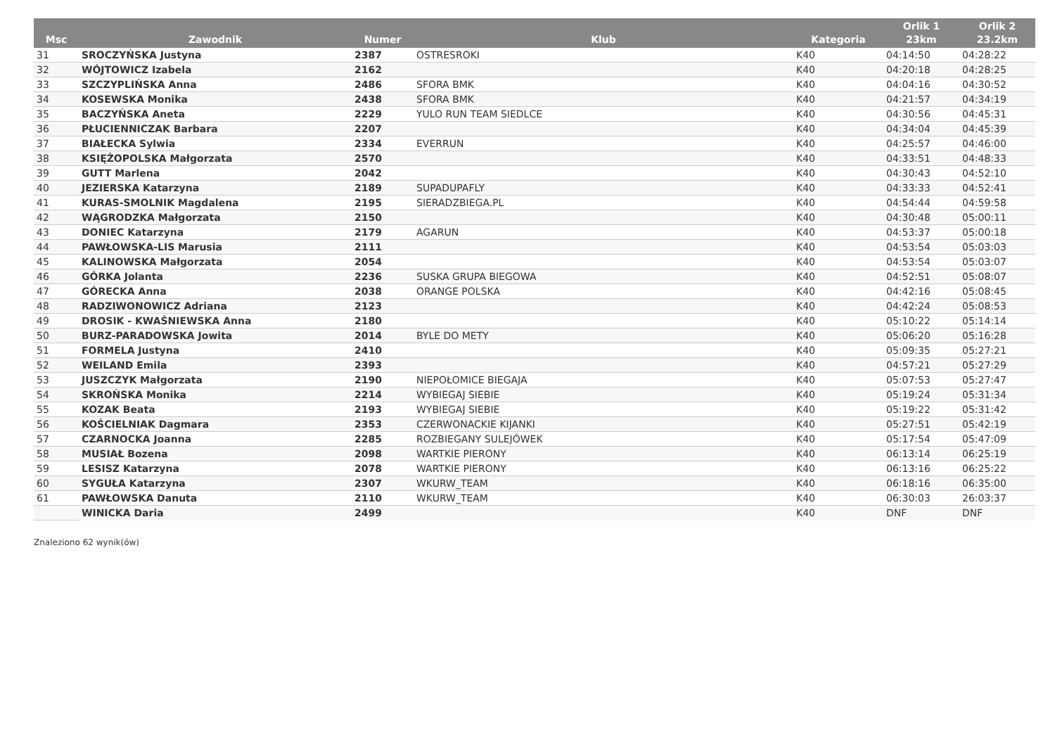| Msc | Zawodnik | Numer | Klub | Kategoria | Orlik 1 23km | Orlik 2 23.2km |
| --- | --- | --- | --- | --- | --- | --- |
| 31 | SROCZYŃSKA Justyna | 2387 | OSTRESROKI | K40 | 04:14:50 | 04:28:22 |
| 32 | WÓJTOWICZ Izabela | 2162 | | K40 | 04:20:18 | 04:28:25 |
| 33 | SZCZYPLIŃSKA Anna | 2486 | SFORA BMK | K40 | 04:04:16 | 04:30:52 |
| 34 | KOSEWSKA Monika | 2438 | SFORA BMK | K40 | 04:21:57 | 04:34:19 |
| 35 | BACZYŃSKA Aneta | 2229 | YULO RUN TEAM SIEDLCE | K40 | 04:30:56 | 04:45:31 |
| 36 | PŁUCIENNICZAK Barbara | 2207 | | K40 | 04:34:04 | 04:45:39 |
| 37 | BIAŁECKA Sylwia | 2334 | EVERRUN | K40 | 04:25:57 | 04:46:00 |
| 38 | KSIĘŻOPOLSKA Małgorzata | 2570 | | K40 | 04:33:51 | 04:48:33 |
| 39 | GUTT Marlena | 2042 | | K40 | 04:30:43 | 04:52:10 |
| 40 | JEZIERSKA Katarzyna | 2189 | SUPADUPAFLY | K40 | 04:33:33 | 04:52:41 |
| 41 | KURAS-SMOLNIK Magdalena | 2195 | SIERADZBIEGA.PL | K40 | 04:54:44 | 04:59:58 |
| 42 | WĄGRODZKA Małgorzata | 2150 | | K40 | 04:30:48 | 05:00:11 |
| 43 | DONIEC Katarzyna | 2179 | AGARUN | K40 | 04:53:37 | 05:00:18 |
| 44 | PAWŁOWSKA-LIS Marusia | 2111 | | K40 | 04:53:54 | 05:03:03 |
| 45 | KALINOWSKA Małgorzata | 2054 | | K40 | 04:53:54 | 05:03:07 |
| 46 | GÓRKA Jolanta | 2236 | SUSKA GRUPA BIEGOWA | K40 | 04:52:51 | 05:08:07 |
| 47 | GÓRECKA Anna | 2038 | ORANGE POLSKA | K40 | 04:42:16 | 05:08:45 |
| 48 | RADZIWONOWICZ Adriana | 2123 | | K40 | 04:42:24 | 05:08:53 |
| 49 | DROSIK - KWAŚNIEWSKA Anna | 2180 | | K40 | 05:10:22 | 05:14:14 |
| 50 | BURZ-PARADOWSKA Jowita | 2014 | BYLE DO METY | K40 | 05:06:20 | 05:16:28 |
| 51 | FORMELA Justyna | 2410 | | K40 | 05:09:35 | 05:27:21 |
| 52 | WEILAND Emila | 2393 | | K40 | 04:57:21 | 05:27:29 |
| 53 | JUSZCZYK Małgorzata | 2190 | NIEPOŁOMICE BIEGAJA | K40 | 05:07:53 | 05:27:47 |
| 54 | SKROŃSKA Monika | 2214 | WYBIEGAJ SIEBIE | K40 | 05:19:24 | 05:31:34 |
| 55 | KOZAK Beata | 2193 | WYBIEGAJ SIEBIE | K40 | 05:19:22 | 05:31:42 |
| 56 | KOŚCIELNIAK Dagmara | 2353 | CZERWONACKIE KIJANKI | K40 | 05:27:51 | 05:42:19 |
| 57 | CZARNOCKA Joanna | 2285 | ROZBIEGANY SULEJÓWEK | K40 | 05:17:54 | 05:47:09 |
| 58 | MUSIAŁ Bozena | 2098 | WARTKIE PIERONY | K40 | 06:13:14 | 06:25:19 |
| 59 | LESISZ Katarzyna | 2078 | WARTKIE PIERONY | K40 | 06:13:16 | 06:25:22 |
| 60 | SYGUŁA Katarzyna | 2307 | WKURW_TEAM | K40 | 06:18:16 | 06:35:00 |
| 61 | PAWŁOWSKA Danuta | 2110 | WKURW_TEAM | K40 | 06:30:03 | 26:03:37 |
| | WINICKA Daria | 2499 | | K40 | DNF | DNF |
Znaleziono 62 wynik(ów)